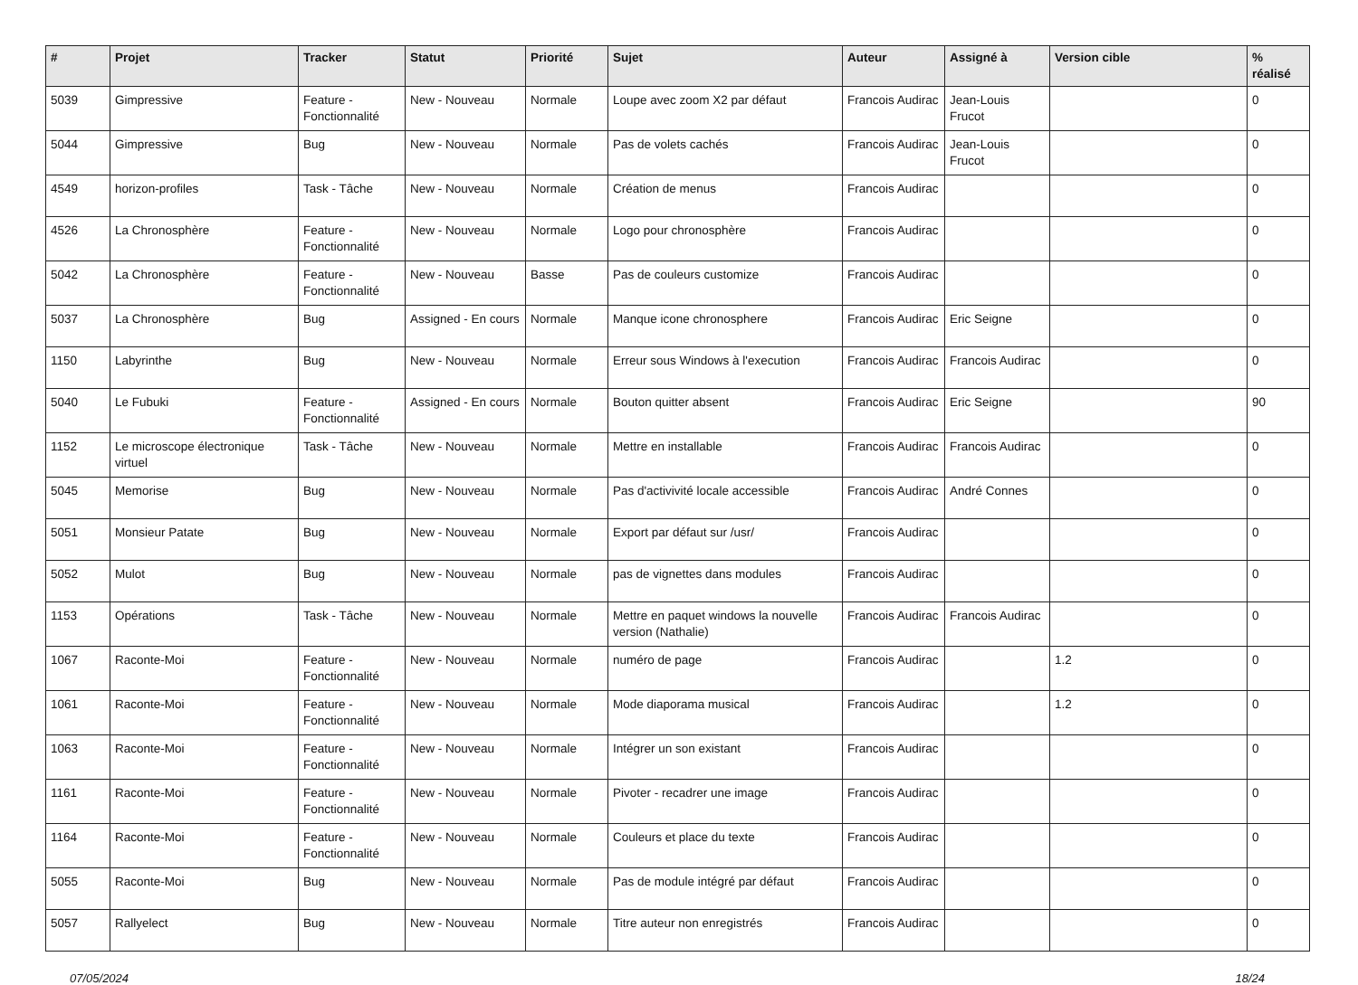| # | Projet | Tracker | Statut | Priorité | Sujet | Auteur | Assigné à | Version cible | % réalisé |
| --- | --- | --- | --- | --- | --- | --- | --- | --- | --- |
| 5039 | Gimpressive | Feature - Fonctionnalité | New - Nouveau | Normale | Loupe avec zoom X2 par défaut | Francois Audirac | Jean-Louis Frucot | | 0 |
| 5044 | Gimpressive | Bug | New - Nouveau | Normale | Pas de volets cachés | Francois Audirac | Jean-Louis Frucot | | 0 |
| 4549 | horizon-profiles | Task - Tâche | New - Nouveau | Normale | Création de menus | Francois Audirac | | | 0 |
| 4526 | La Chronosphère | Feature - Fonctionnalité | New - Nouveau | Normale | Logo pour chronosphère | Francois Audirac | | | 0 |
| 5042 | La Chronosphère | Feature - Fonctionnalité | New - Nouveau | Basse | Pas de couleurs customize | Francois Audirac | | | 0 |
| 5037 | La Chronosphère | Bug | Assigned - En cours | Normale | Manque icone chronosphere | Francois Audirac | Eric Seigne | | 0 |
| 1150 | Labyrinthe | Bug | New - Nouveau | Normale | Erreur sous Windows à l'execution | Francois Audirac | Francois Audirac | | 0 |
| 5040 | Le Fubuki | Feature - Fonctionnalité | Assigned - En cours | Normale | Bouton quitter absent | Francois Audirac | Eric Seigne | | 90 |
| 1152 | Le microscope électronique virtuel | Task - Tâche | New - Nouveau | Normale | Mettre en installable | Francois Audirac | Francois Audirac | | 0 |
| 5045 | Memorise | Bug | New - Nouveau | Normale | Pas d'activivité locale accessible | Francois Audirac | André Connes | | 0 |
| 5051 | Monsieur Patate | Bug | New - Nouveau | Normale | Export par défaut sur /usr/ | Francois Audirac | | | 0 |
| 5052 | Mulot | Bug | New - Nouveau | Normale | pas de vignettes dans modules | Francois Audirac | | | 0 |
| 1153 | Opérations | Task - Tâche | New - Nouveau | Normale | Mettre en paquet windows la nouvelle version (Nathalie) | Francois Audirac | Francois Audirac | | 0 |
| 1067 | Raconte-Moi | Feature - Fonctionnalité | New - Nouveau | Normale | numéro de page | Francois Audirac | | 1.2 | 0 |
| 1061 | Raconte-Moi | Feature - Fonctionnalité | New - Nouveau | Normale | Mode diaporama musical | Francois Audirac | | 1.2 | 0 |
| 1063 | Raconte-Moi | Feature - Fonctionnalité | New - Nouveau | Normale | Intégrer un son existant | Francois Audirac | | | 0 |
| 1161 | Raconte-Moi | Feature - Fonctionnalité | New - Nouveau | Normale | Pivoter - recadrer une image | Francois Audirac | | | 0 |
| 1164 | Raconte-Moi | Feature - Fonctionnalité | New - Nouveau | Normale | Couleurs et place du texte | Francois Audirac | | | 0 |
| 5055 | Raconte-Moi | Bug | New - Nouveau | Normale | Pas de module intégré par défaut | Francois Audirac | | | 0 |
| 5057 | Rallyelect | Bug | New - Nouveau | Normale | Titre auteur non enregistrés | Francois Audirac | | | 0 |
07/05/2024 18/24